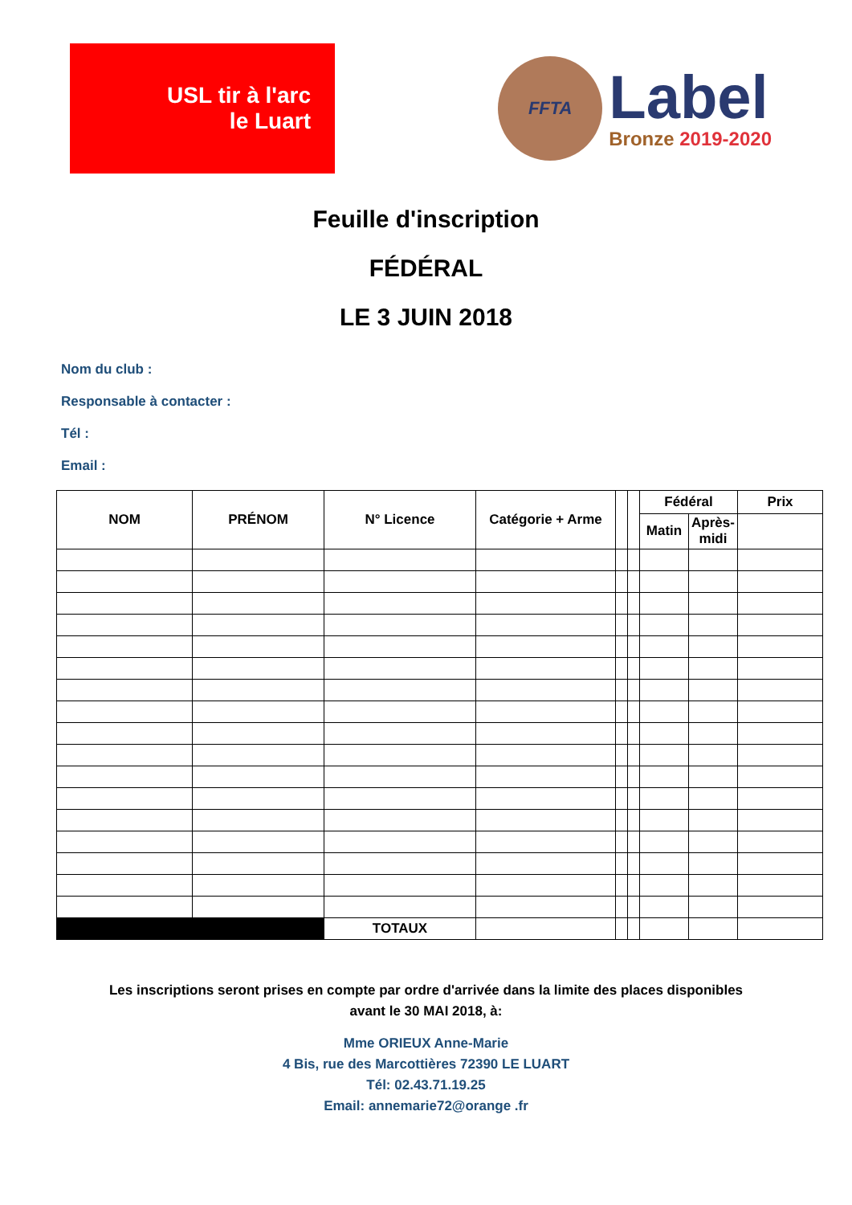USL tir à l'arc
le Luart
FFTA
Label
Bronze 2019-2020
Feuille d'inscription
FÉDÉRAL
LE 3 JUIN 2018
Nom du club :
Responsable à contacter :
Tél :
Email :
| NOM | PRÉNOM | N° Licence | Catégorie + Arme | | | Fédéral | | Prix |
| --- | --- | --- | --- | --- | --- | --- | --- | --- |
| | | | | | | Matin | Après- midi | |
| | | TOTAUX | | | | | | |
Les inscriptions seront prises en compte par ordre d'arrivée dans la limite des places disponibles
avant le 30 MAI 2018, à:
Mme ORIEUX Anne-Marie
4 Bis, rue des Marcottières 72390 LE LUART
Tél: 02.43.71.19.25
Email: annemarie72@orange .fr